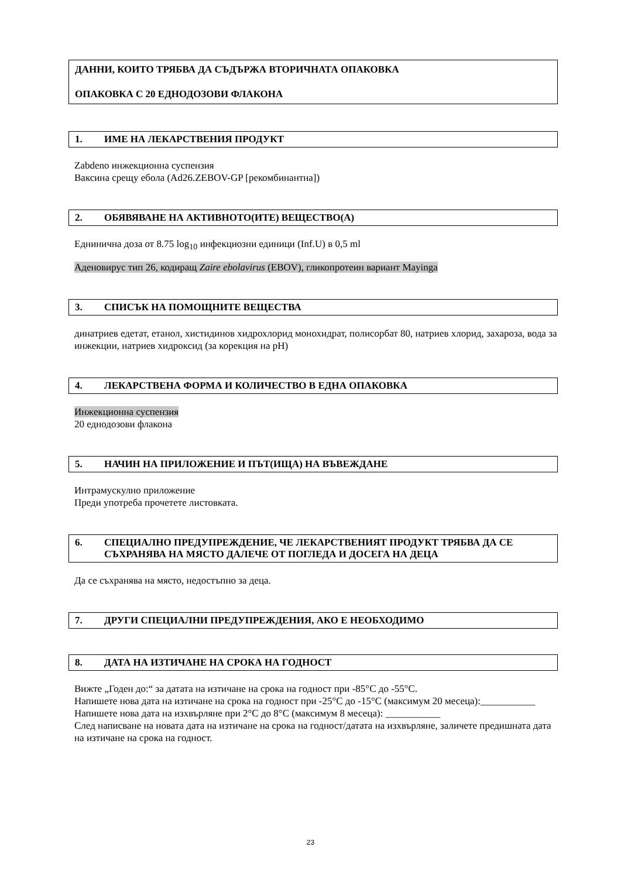ДАННИ, КОИТО ТРЯБВА ДА СЪДЪРЖА ВТОРИЧНАТА ОПАКОВКА
ОПАКОВКА С 20 ЕДНОДОЗОВИ ФЛАКОНА
1. ИМЕ НА ЛЕКАРСТВЕНИЯ ПРОДУКТ
Zabdeno инжекционна суспензия
Ваксина срещу ебола (Ad26.ZEBOV-GP [рекомбинантна])
2. ОБЯВЯВАНЕ НА АКТИВНОТО(ИТЕ) ВЕЩЕСТВО(А)
Еднинична доза от 8.75 log<sub>10</sub> инфекциозни единици (Inf.U) в 0,5 ml
Аденовирус тип 26, кодиращ Zaire ebolavirus (EBOV), гликопротеин вариант Mayinga
3. СПИСЪК НА ПОМОЩНИТЕ ВЕЩЕСТВА
динатриев едетат, етанол, хистидинов хидрохлорид монохидрат, полисорбат 80, натриев хлорид, захароза, вода за инжекции, натриев хидроксид (за корекция на pH)
4. ЛЕКАРСТВЕНА ФОРМА И КОЛИЧЕСТВО В ЕДНА ОПАКОВКА
Инжекционна суспензия
20 еднодозови флакона
5. НАЧИН НА ПРИЛОЖЕНИЕ И ПЪТ(ИЩА) НА ВЪВЕЖДАНЕ
Интрамускулно приложение
Преди употреба прочетете листовката.
6. СПЕЦИАЛНО ПРЕДУПРЕЖДЕНИЕ, ЧЕ ЛЕКАРСТВЕНИЯТ ПРОДУКТ ТРЯБВА ДА СЕ СЪХРАНЯВА НА МЯСТО ДАЛЕЧЕ ОТ ПОГЛЕДА И ДОСЕГА НА ДЕЦА
Да се съхранява на място, недостъпно за деца.
7. ДРУГИ СПЕЦИАЛНИ ПРЕДУПРЕЖДЕНИЯ, АКО Е НЕОБХОДИМО
8. ДАТА НА ИЗТИЧАНЕ НА СРОКА НА ГОДНОСТ
Вижте „Годен до:“ за датата на изтичане на срока на годност при -85°C до -55°C.
Напишете нова дата на изтичане на срока на годност при -25°C до -15°C (максимум 20 месеца):___________
Напишете нова дата на изхвърляне при 2°C до 8°C (максимум 8 месеца): ___________
След написване на новата дата на изтичане на срока на годност/датата на изхвърляне, заличете предишната дата на изтичане на срока на годност.
23